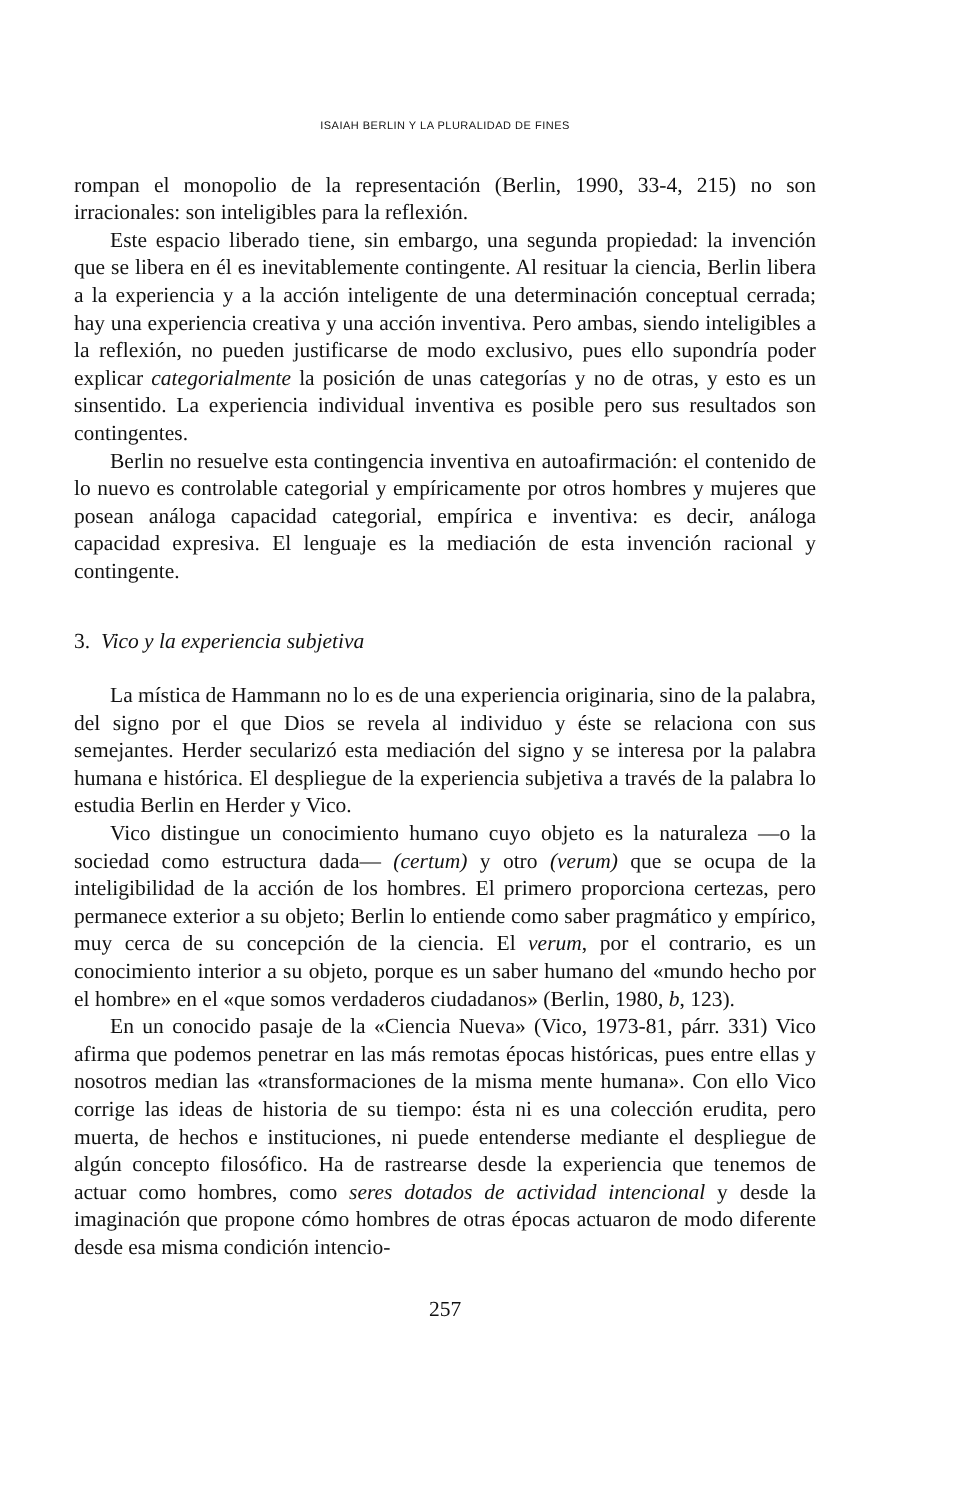ISAIAH BERLIN Y LA PLURALIDAD DE FINES
rompan el monopolio de la representación (Berlin, 1990, 33-4, 215) no son irracionales: son inteligibles para la reflexión.
Este espacio liberado tiene, sin embargo, una segunda propiedad: la invención que se libera en él es inevitablemente contingente. Al resituar la ciencia, Berlin libera a la experiencia y a la acción inteligente de una determinación conceptual cerrada; hay una experiencia creativa y una acción inventiva. Pero ambas, siendo inteligibles a la reflexión, no pueden justificarse de modo exclusivo, pues ello supondría poder explicar categorialmente la posición de unas categorías y no de otras, y esto es un sinsentido. La experiencia individual inventiva es posible pero sus resultados son contingentes.
Berlin no resuelve esta contingencia inventiva en autoafirmación: el contenido de lo nuevo es controlable categorial y empíricamente por otros hombres y mujeres que posean análoga capacidad categorial, empírica e inventiva: es decir, análoga capacidad expresiva. El lenguaje es la mediación de esta invención racional y contingente.
3. Vico y la experiencia subjetiva
La mística de Hammann no lo es de una experiencia originaria, sino de la palabra, del signo por el que Dios se revela al individuo y éste se relaciona con sus semejantes. Herder secularizó esta mediación del signo y se interesa por la palabra humana e histórica. El despliegue de la experiencia subjetiva a través de la palabra lo estudia Berlin en Herder y Vico.
Vico distingue un conocimiento humano cuyo objeto es la naturaleza —o la sociedad como estructura dada— (certum) y otro (verum) que se ocupa de la inteligibilidad de la acción de los hombres. El primero proporciona certezas, pero permanece exterior a su objeto; Berlin lo entiende como saber pragmático y empírico, muy cerca de su concepción de la ciencia. El verum, por el contrario, es un conocimiento interior a su objeto, porque es un saber humano del «mundo hecho por el hombre» en el «que somos verdaderos ciudadanos» (Berlin, 1980, b, 123).
En un conocido pasaje de la «Ciencia Nueva» (Vico, 1973-81, párr. 331) Vico afirma que podemos penetrar en las más remotas épocas históricas, pues entre ellas y nosotros median las «transformaciones de la misma mente humana». Con ello Vico corrige las ideas de historia de su tiempo: ésta ni es una colección erudita, pero muerta, de hechos e instituciones, ni puede entenderse mediante el despliegue de algún concepto filosófico. Ha de rastrearse desde la experiencia que tenemos de actuar como hombres, como seres dotados de actividad intencional y desde la imaginación que propone cómo hombres de otras épocas actuaron de modo diferente desde esa misma condición intencio-
257